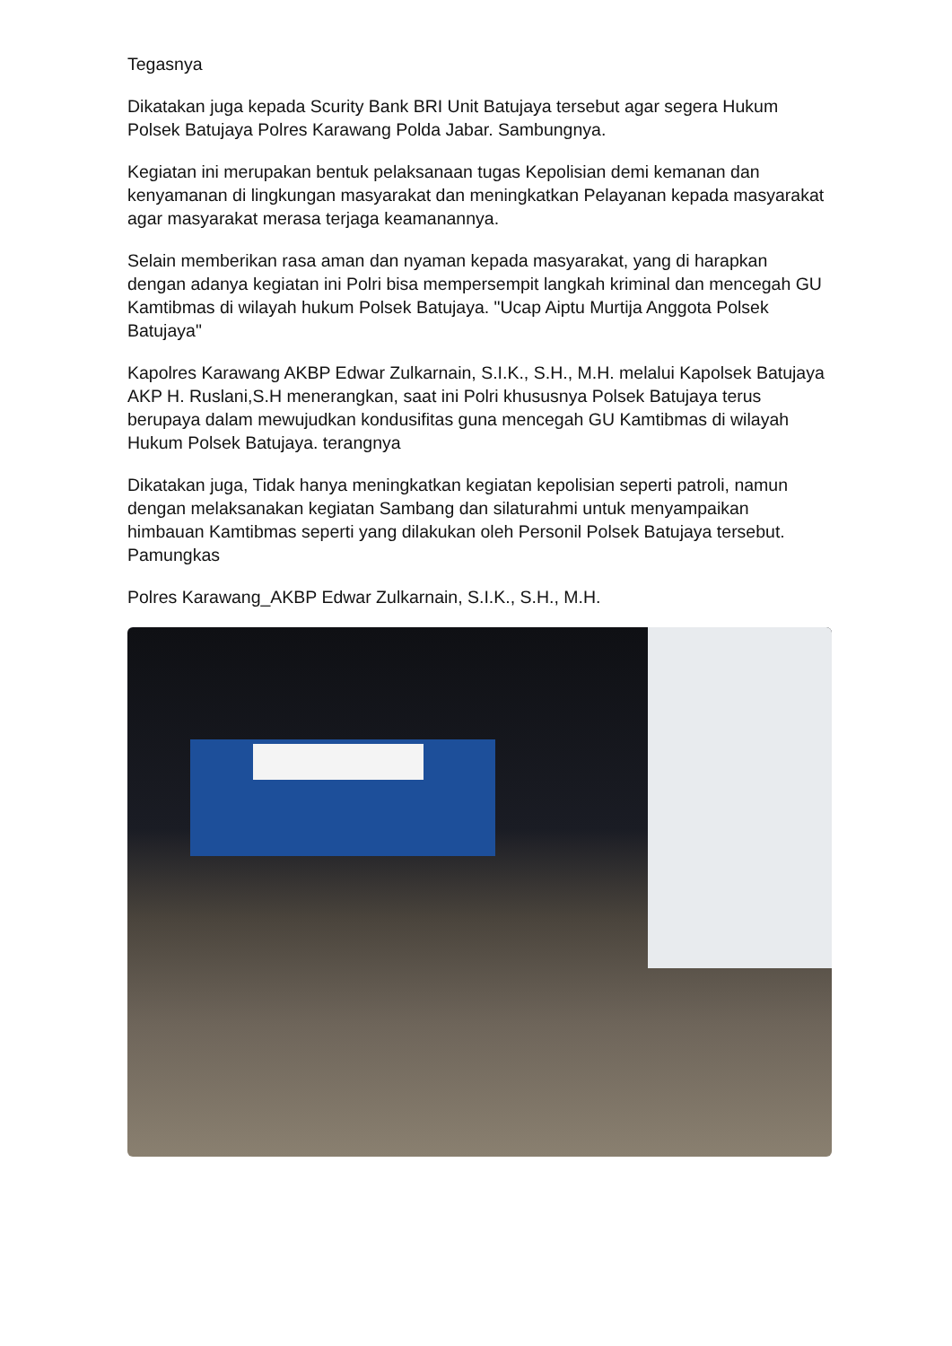Tegasnya
Dikatakan juga kepada Scurity Bank BRI Unit Batujaya tersebut agar segera Hukum Polsek Batujaya Polres Karawang Polda Jabar. Sambungnya.
Kegiatan ini merupakan bentuk pelaksanaan tugas Kepolisian demi kemanan dan kenyamanan di lingkungan masyarakat dan meningkatkan Pelayanan kepada masyarakat agar masyarakat merasa terjaga keamanannya.
Selain memberikan rasa aman dan nyaman kepada masyarakat, yang di harapkan dengan adanya kegiatan ini Polri bisa mempersempit langkah kriminal dan mencegah GU Kamtibmas di wilayah hukum Polsek Batujaya. "Ucap Aiptu Murtija Anggota Polsek Batujaya"
Kapolres Karawang AKBP Edwar Zulkarnain, S.I.K., S.H., M.H. melalui Kapolsek Batujaya AKP H. Ruslani,S.H menerangkan, saat ini Polri khususnya Polsek Batujaya terus berupaya dalam mewujudkan kondusifitas guna mencegah GU Kamtibmas di wilayah Hukum Polsek Batujaya. terangnya
Dikatakan juga, Tidak hanya meningkatkan kegiatan kepolisian seperti patroli, namun dengan melaksanakan kegiatan Sambang dan silaturahmi untuk menyampaikan himbauan Kamtibmas seperti yang dilakukan oleh Personil Polsek Batujaya tersebut. Pamungkas
Polres Karawang_AKBP Edwar Zulkarnain, S.I.K., S.H., M.H.